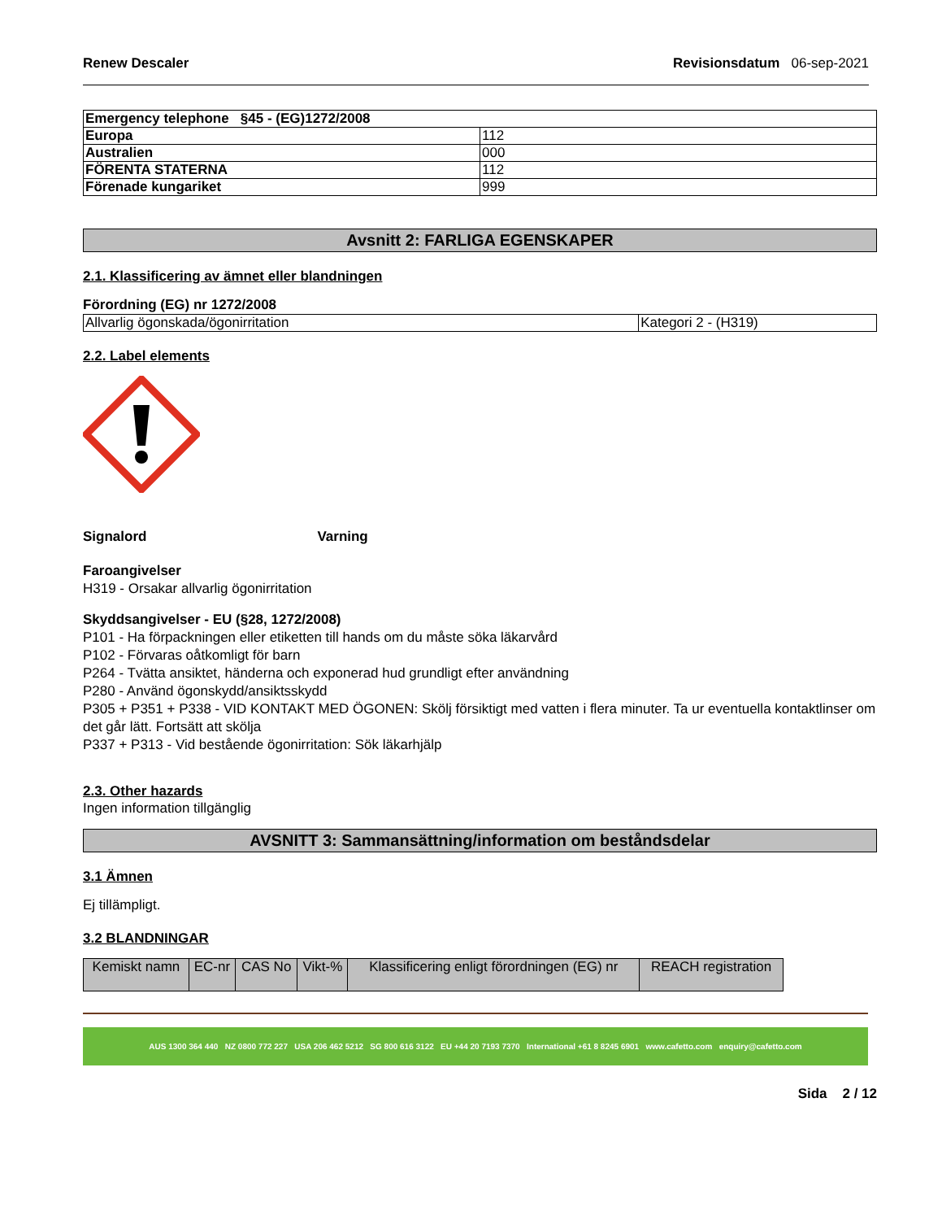Renew Descaler Revisionsdatum 06-sep-2021
| Emergency telephone §45 - (EG)1272/2008 | |
| Europa | 112 |
| Australien | 000 |
| FÖRENTA STATERNA | 112 |
| Förenade kungariket | 999 |
Avsnitt 2: FARLIGA EGENSKAPER
2.1. Klassificering av ämnet eller blandningen
Förordning (EG) nr 1272/2008
| Allvarlig ögonskada/ögonirritation | Kategori 2 - (H319) |
2.2. Label elements
Signalord Varning
Faroangivelser
H319 - Orsakar allvarlig ögonirritation
Skyddsangivelser - EU (§28, 1272/2008)
P101 - Ha förpackningen eller etiketten till hands om du måste söka läkarvård
P102 - Förvaras oåtkomligt för barn
P264 - Tvätta ansiktet, händerna och exponerad hud grundligt efter användning
P280 - Använd ögonskydd/ansiktsskydd
P305 + P351 + P338 - VID KONTAKT MED ÖGONEN: Skölj försiktigt med vatten i flera minuter. Ta ur eventuella kontaktlinser om det går lätt. Fortsätt att skölja
P337 + P313 - Vid bestående ögonirritation: Sök läkarhjälp
2.3. Other hazards
Ingen information tillgänglig
AVSNITT 3: Sammansättning/information om beståndsdelar
3.1 Ämnen
Ej tillämpligt.
3.2 BLANDNINGAR
| Kemiskt namn | EC-nr | CAS No | Vikt-% | Klassificering enligt förordningen (EG) nr | REACH registration |
| --- | --- | --- | --- | --- | --- |
AUS 1300 364 440 NZ 0800 772 227 USA 206 462 5212 SG 800 616 3122 EU +44 20 7193 7370 International +61 8 8245 6901 www.cafetto.com enquiry@cafetto.com
Sida 2 / 12